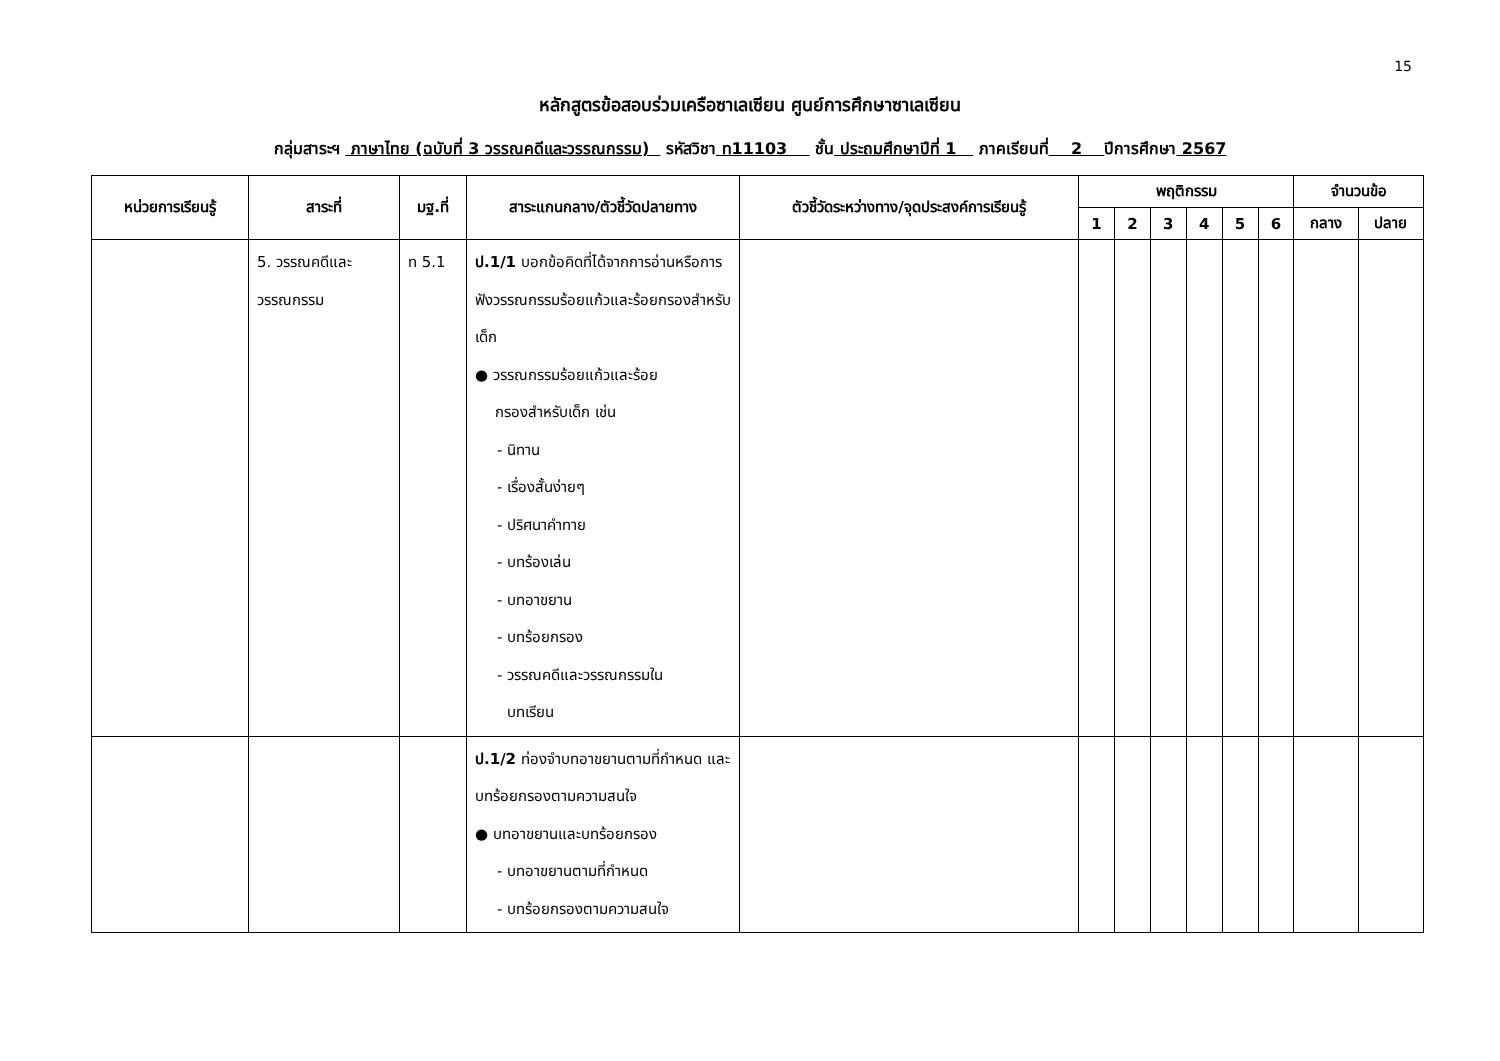15
หลักสูตรข้อสอบร่วมเครือซาเลเซียน ศูนย์การศึกษาซาเลเซียน
กลุ่มสาระฯ ภาษาไทย (ฉบับที่ 3 วรรณคดีและวรรณกรรม) รหัสวิชา ท11103 ชั้น ประถมศึกษาปีที่ 1 ภาคเรียนที่ 2 ปีการศึกษา 2567
| หน่วยการเรียนรู้ | สาระที่ | มฐ.ที่ | สาระแกนกลาง/ตัวชี้วัดปลายทาง | ตัวชี้วัดระหว่างทาง/จุดประสงค์การเรียนรู้ | พฤติกรรม | | | | | | จำนวนข้อ | |
| --- | --- | --- | --- | --- | --- | --- | --- | --- | --- | --- | --- | --- |
| | | | | | 1 | 2 | 3 | 4 | 5 | 6 | กลาง | ปลาย |
| | 5. วรรณคดีและ วรรณกรรม | ท 5.1 | ป.1/1 บอกข้อคิดที่ได้จากการอ่านหรือการฟังวรรณกรรมร้อยแก้วและร้อยกรองสำหรับเด็ก ● วรรณกรรมร้อยแก้วและร้อย กรองสำหรับเด็ก เช่น - นิทาน - เรื่องสั้นง่ายๆ - ปริศนาคำทาย - บทร้องเล่น - บทอาขยาน - บทร้อยกรอง - วรรณคดีและวรรณกรรมใน บทเรียน | | | | | | | | | |
| | | | ป.1/2 ท่องจำบทอาขยานตามที่กำหนด และบทร้อยกรองตามความสนใจ ● บทอาขยานและบทร้อยกรอง - บทอาขยานตามที่กำหนด - บทร้อยกรองตามความสนใจ | | | | | | | | | |